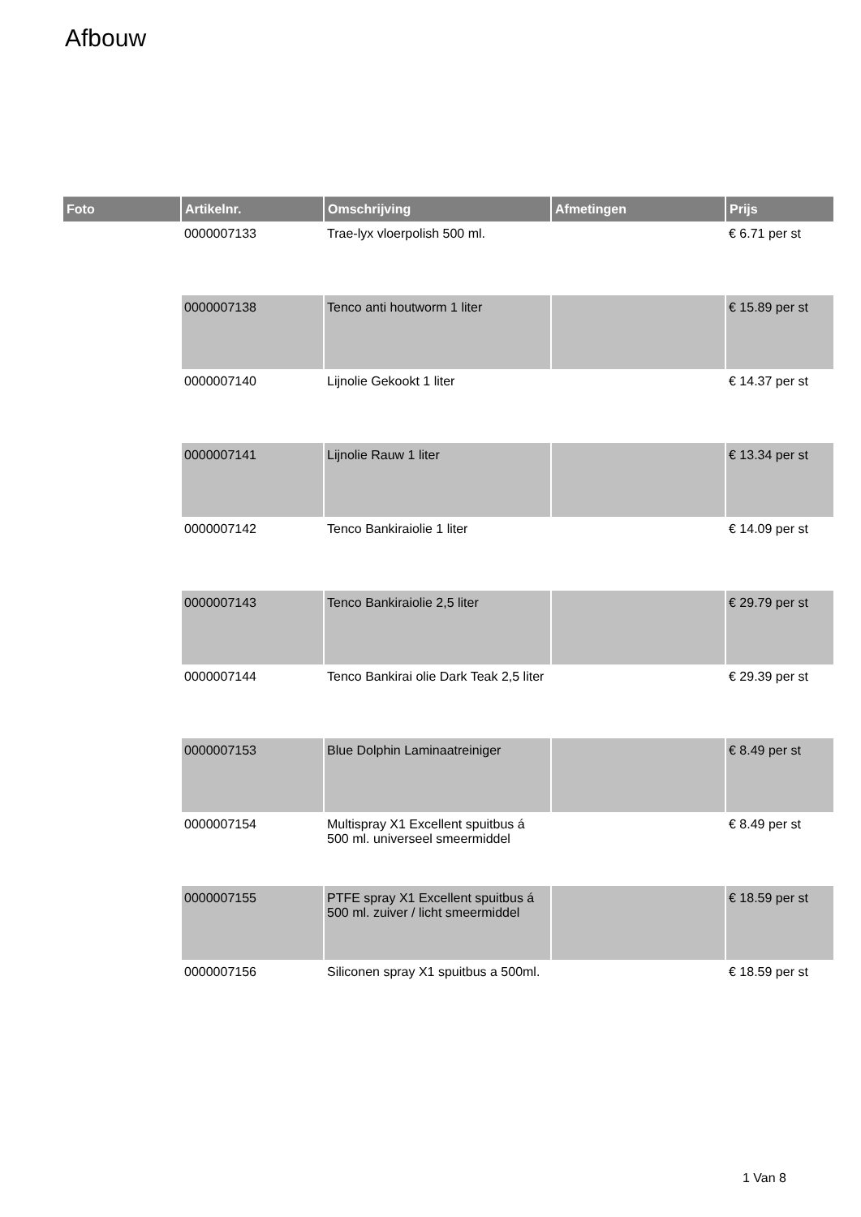Afbouw
| Foto | Artikelnr. | Omschrijving | Afmetingen | Prijs |
| --- | --- | --- | --- | --- |
| | 0000007133 | Trae-lyx vloerpolish 500 ml. | | € 6.71 per st |
| | 0000007138 | Tenco anti houtworm 1 liter | | € 15.89 per st |
| | 0000007140 | Lijnolie Gekookt 1 liter | | € 14.37 per st |
| | 0000007141 | Lijnolie Rauw 1 liter | | € 13.34 per st |
| | 0000007142 | Tenco Bankiraiolie 1 liter | | € 14.09 per st |
| | 0000007143 | Tenco Bankiraiolie 2,5 liter | | € 29.79 per st |
| | 0000007144 | Tenco Bankirai olie Dark Teak 2,5 liter | | € 29.39 per st |
| | 0000007153 | Blue Dolphin Laminaatreiniger | | € 8.49 per st |
| | 0000007154 | Multispray X1 Excellent spuitbus á 500 ml. universeel smeermiddel | | € 8.49 per st |
| | 0000007155 | PTFE spray X1 Excellent spuitbus á 500 ml. zuiver / licht smeermiddel | | € 18.59 per st |
| | 0000007156 | Siliconen spray X1 spuitbus a 500ml. | | € 18.59 per st |
1 Van 8